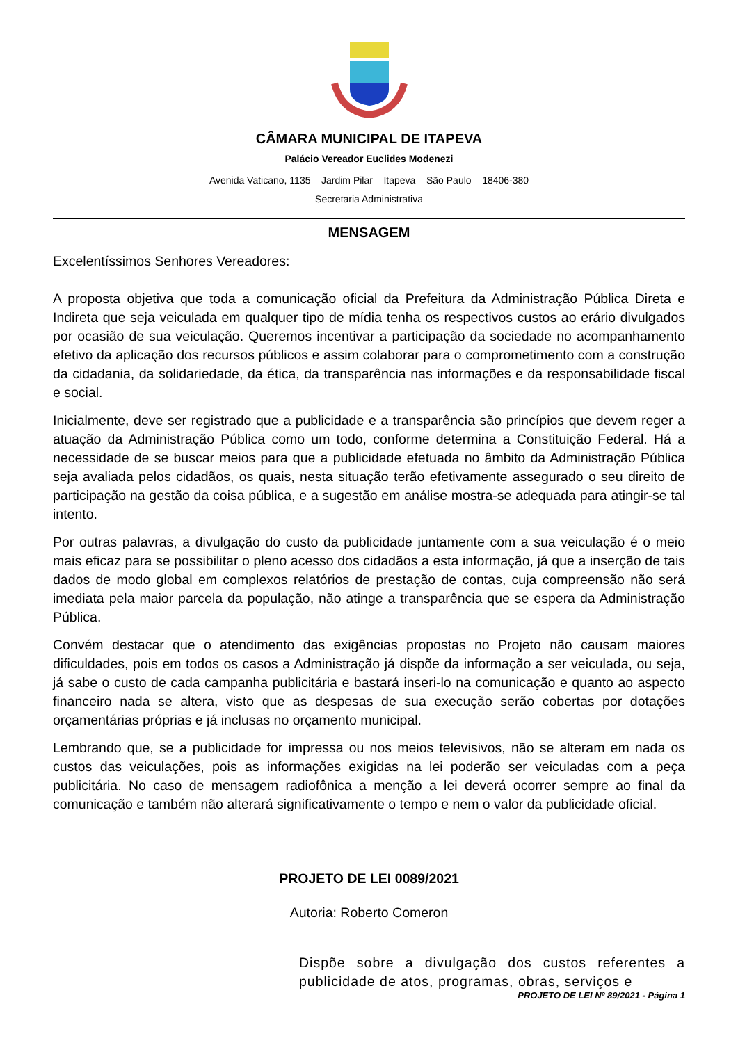CÂMARA MUNICIPAL DE ITAPEVA
Palácio Vereador Euclides Modenezi
Avenida Vaticano, 1135 – Jardim Pilar – Itapeva – São Paulo – 18406-380
Secretaria Administrativa
MENSAGEM
Excelentíssimos Senhores Vereadores:
A proposta objetiva que toda a comunicação oficial da Prefeitura da Administração Pública Direta e Indireta que seja veiculada em qualquer tipo de mídia tenha os respectivos custos ao erário divulgados por ocasião de sua veiculação. Queremos incentivar a participação da sociedade no acompanhamento efetivo da aplicação dos recursos públicos e assim colaborar para o comprometimento com a construção da cidadania, da solidariedade, da ética, da transparência nas informações e da responsabilidade fiscal e social.
Inicialmente, deve ser registrado que a publicidade e a transparência são princípios que devem reger a atuação da Administração Pública como um todo, conforme determina a Constituição Federal. Há a necessidade de se buscar meios para que a publicidade efetuada no âmbito da Administração Pública seja avaliada pelos cidadãos, os quais, nesta situação terão efetivamente assegurado o seu direito de participação na gestão da coisa pública, e a sugestão em análise mostra-se adequada para atingir-se tal intento.
Por outras palavras, a divulgação do custo da publicidade juntamente com a sua veiculação é o meio mais eficaz para se possibilitar o pleno acesso dos cidadãos a esta informação, já que a inserção de tais dados de modo global em complexos relatórios de prestação de contas, cuja compreensão não será imediata pela maior parcela da população, não atinge a transparência que se espera da Administração Pública.
Convém destacar que o atendimento das exigências propostas no Projeto não causam maiores dificuldades, pois em todos os casos a Administração já dispõe da informação a ser veiculada, ou seja, já sabe o custo de cada campanha publicitária e bastará inseri-lo na comunicação e quanto ao aspecto financeiro nada se altera, visto que as despesas de sua execução serão cobertas por dotações orçamentárias próprias e já inclusas no orçamento municipal.
Lembrando que, se a publicidade for impressa ou nos meios televisivos, não se alteram em nada os custos das veiculações, pois as informações exigidas na lei poderão ser veiculadas com a peça publicitária. No caso de mensagem radiofônica a menção a lei deverá ocorrer sempre ao final da comunicação e também não alterará significativamente o tempo e nem o valor da publicidade oficial.
PROJETO DE LEI 0089/2021
Autoria: Roberto Comeron
Dispõe sobre a divulgação dos custos referentes a publicidade de atos, programas, obras, serviços e
PROJETO DE LEI Nº 89/2021 - Página 1